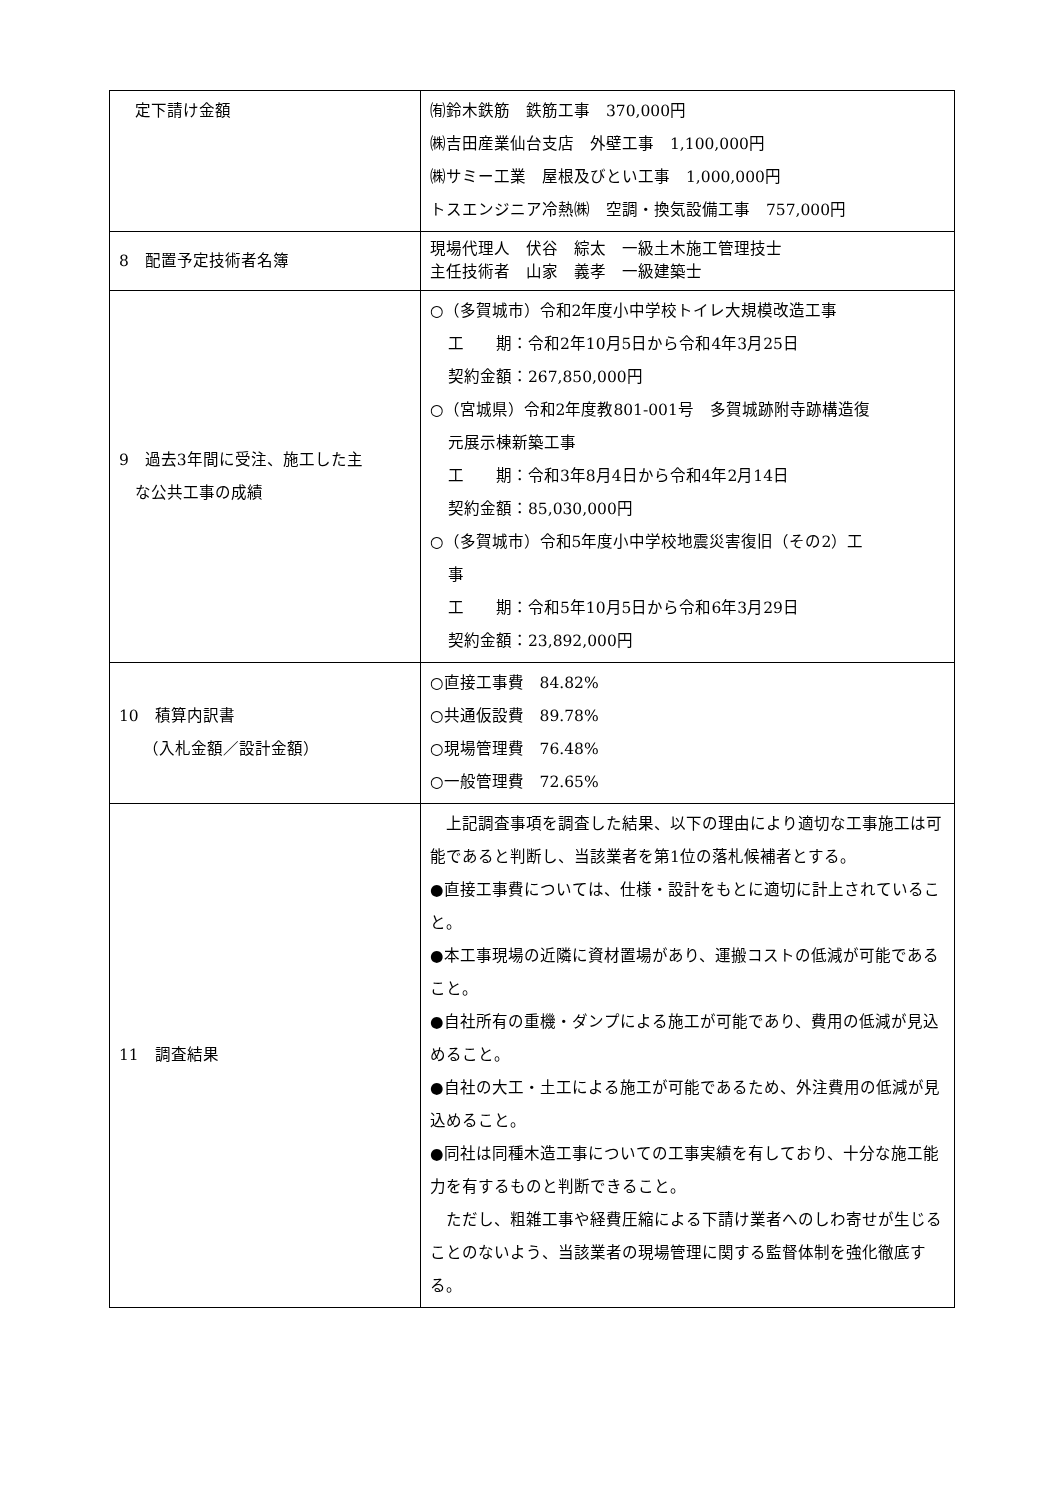| 定下請け金額 | ㈲鈴木鉄筋 鉄筋工事 370,000円 ㈱吉田産業仙台支店 外壁工事 1,100,000円 ㈱サミー工業 屋根及びとい工事 1,000,000円 トスエンジニア冷熱㈱ 空調・換気設備工事 757,000円 |
| 8 配置予定技術者名簿 | 現場代理人 伏谷 綜太 一級土木施工管理技士 主任技術者 山家 義孝 一級建築士 |
| 9 過去3年間に受注、施工した主 な公共工事の成績 | ○（多賀城市）令和2年度小中学校トイレ大規模改造工事 工 期：令和2年10月5日から令和4年3月25日 契約金額：267,850,000円 ○（宮城県）令和2年度教801-001号 多賀城跡附寺跡構造復 元展示棟新築工事 工 期：令和3年8月4日から令和4年2月14日 契約金額：85,030,000円 ○（多賀城市）令和5年度小中学校地震災害復旧（その2）工 事 工 期：令和5年10月5日から令和6年3月29日 契約金額：23,892,000円 |
| 10 積算内訳書 （入札金額／設計金額） | ○直接工事費 84.82% ○共通仮設費 89.78% ○現場管理費 76.48% ○一般管理費 72.65% |
| 11 調査結果 | 上記調査事項を調査した結果、以下の理由により適切な工事施工は可能であると判断し、当該業者を第1位の落札候補者とする。 ●直接工事費については、仕様・設計をもとに適切に計上されていること。 ●本工事現場の近隣に資材置場があり、運搬コストの低減が可能であること。 ●自社所有の重機・ダンプによる施工が可能であり、費用の低減が見込めること。 ●自社の大工・土工による施工が可能であるため、外注費用の低減が見込めること。 ●同社は同種木造工事についての工事実績を有しており、十分な施工能力を有するものと判断できること。 ただし、粗雑工事や経費圧縮による下請け業者へのしわ寄せが生じることのないよう、当該業者の現場管理に関する監督体制を強化徹底する。 |